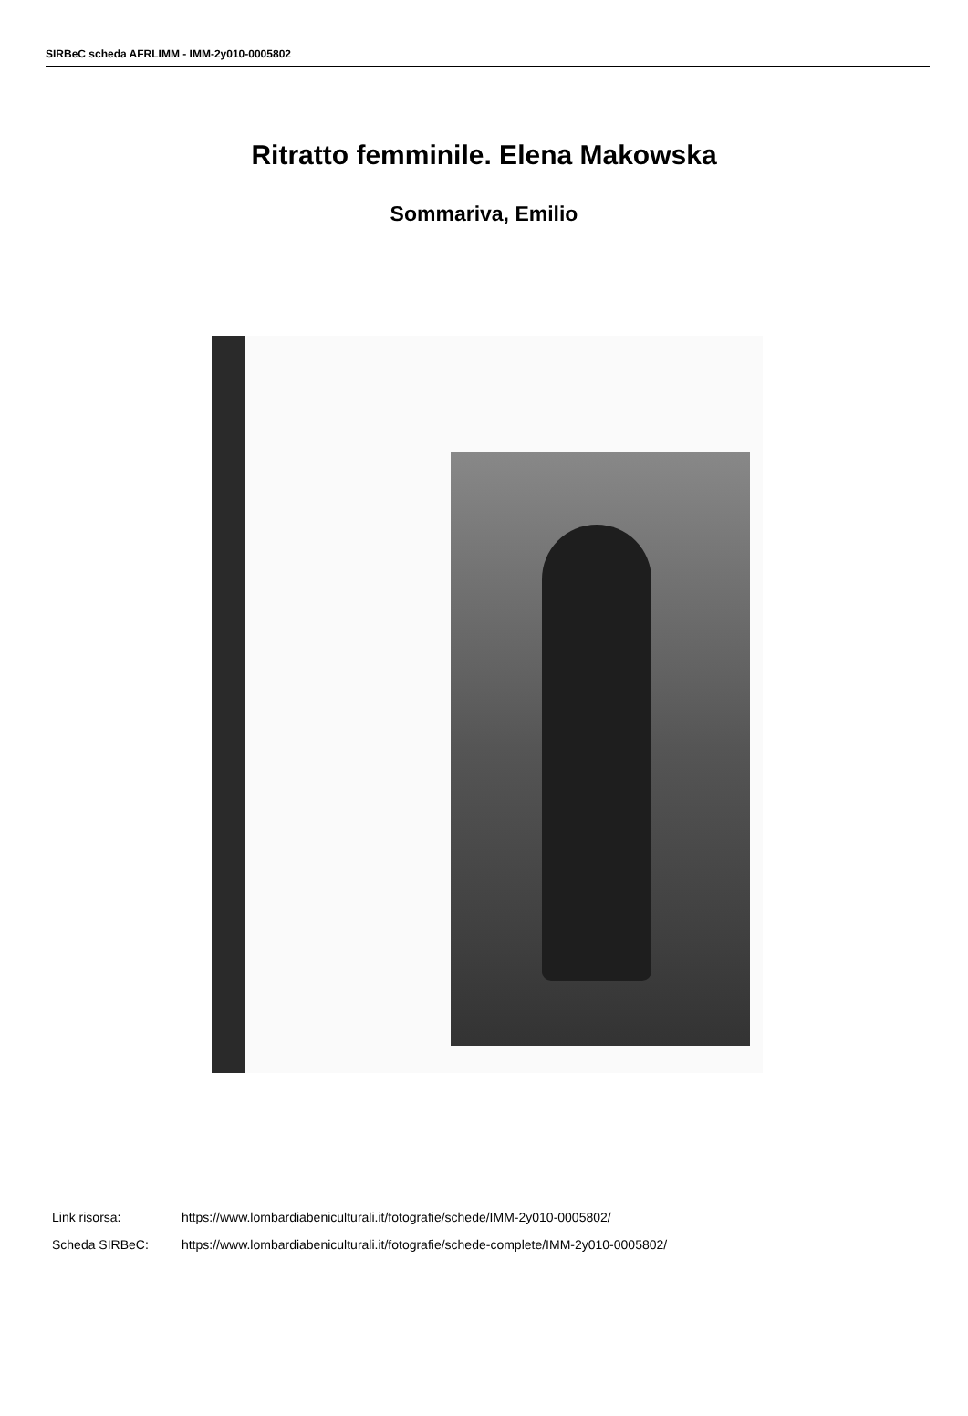SIRBeC scheda AFRLIMM - IMM-2y010-0005802
Ritratto femminile. Elena Makowska
Sommariva, Emilio
Link risorsa: https://www.lombardiabeniculturali.it/fotografie/schede/IMM-2y010-0005802/
Scheda SIRBeC: https://www.lombardiabeniculturali.it/fotografie/schede-complete/IMM-2y010-0005802/